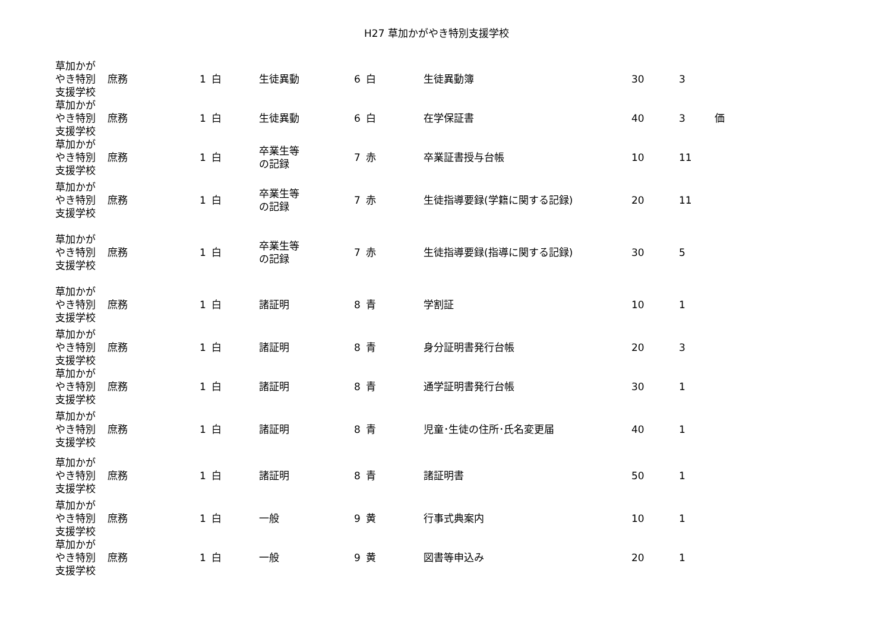H27 草加かがやき特別支援学校
| 草加かが やき特別 支援学校 | 庶務 | 1 | 白 | 生徒異動 | 6 | 白 | 生徒異動簿 | 30 | 3 | |
| 草加かが やき特別 支援学校 | 庶務 | 1 | 白 | 生徒異動 | 6 | 白 | 在学保証書 | 40 | 3 | 価 |
| 草加かが やき特別 支援学校 | 庶務 | 1 | 白 | 卒業生等 の記録 | 7 | 赤 | 卒業証書授与台帳 | 10 | 11 | |
| 草加かが やき特別 支援学校 | 庶務 | 1 | 白 | 卒業生等 の記録 | 7 | 赤 | 生徒指導要録(学籍に関する記録) | 20 | 11 | |
| 草加かが やき特別 支援学校 | 庶務 | 1 | 白 | 卒業生等 の記録 | 7 | 赤 | 生徒指導要録(指導に関する記録) | 30 | 5 | |
| 草加かが やき特別 支援学校 | 庶務 | 1 | 白 | 諸証明 | 8 | 青 | 学割証 | 10 | 1 | |
| 草加かが やき特別 支援学校 | 庶務 | 1 | 白 | 諸証明 | 8 | 青 | 身分証明書発行台帳 | 20 | 3 | |
| 草加かが やき特別 支援学校 | 庶務 | 1 | 白 | 諸証明 | 8 | 青 | 通学証明書発行台帳 | 30 | 1 | |
| 草加かが やき特別 支援学校 | 庶務 | 1 | 白 | 諸証明 | 8 | 青 | 児童･生徒の住所･氏名変更届 | 40 | 1 | |
| 草加かが やき特別 支援学校 | 庶務 | 1 | 白 | 諸証明 | 8 | 青 | 諸証明書 | 50 | 1 | |
| 草加かが やき特別 支援学校 | 庶務 | 1 | 白 | 一般 | 9 | 黄 | 行事式典案内 | 10 | 1 | |
| 草加かが やき特別 支援学校 | 庶務 | 1 | 白 | 一般 | 9 | 黄 | 図書等申込み | 20 | 1 | |